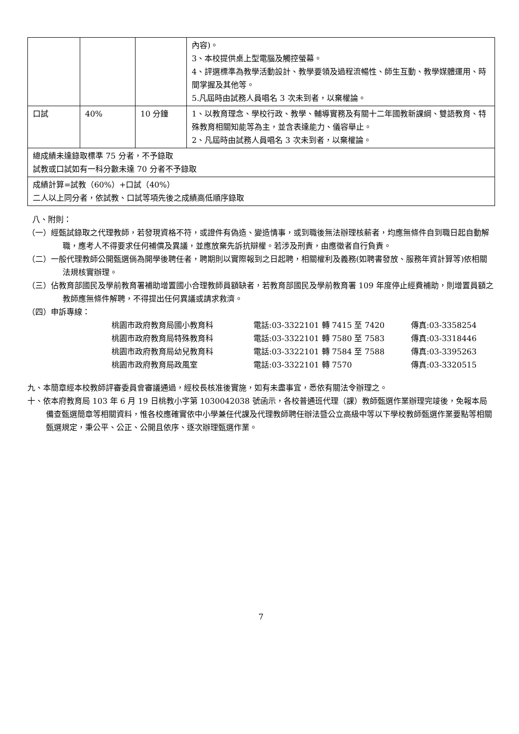| | | | 內容)。 3、本校提供桌上型電腦及觸控螢幕。 4、評選標準為教學活動設計、教學要領及過程流暢性、師生互動、教學媒體運用、時間掌握及其他等。 5.凡屆時由試務人員唱名 3 次未到者，以棄權論。 |
| 口試 | 40% | 10 分鐘 | 1、以教育理念、學校行政、教學、輔導實務及有關十二年國教新課綱、雙語教育、特殊教育相關知能等為主，並含表達能力、儀容舉止。 2、凡屆時由試務人員唱名 3 次未到者，以棄權論。 |
| 總成績未達錄取標準 75 分者，不予錄取 試教或口試如有一科分數未達 70 分者不予錄取 | | | |
| 成績計算=試教（60%）+口試（40%） 二人以上同分者，依試教、口試等項先後之成績高低順序錄取 | | | |
八、附則：
（一）經甄試錄取之代理教師，若發現資格不符，或證件有偽造、變造情事，或到職後無法辦理核薪者，均應無條件自到職日起自動解職，應考人不得要求任何補償及異議，並應放棄先訴抗辯權。若涉及刑責，由應徵者自行負責。
（二）一般代理教師公開甄選倘為開學後聘任者，聘期則以實際報到之日起聘，相關權利及義務(如聘書發放、服務年資計算等)依相關法規核實辦理。
（三）佔教育部國民及學前教育署補助增置國小合理教師員額缺者，若教育部國民及學前教育署 109 年度停止經費補助，則增置員額之教師應無條件解聘，不得提出任何異議或請求救濟。
（四）申訴專線：
桃園市政府教育局國小教育科 電話:03-3322101 轉 7415 至 7420 傳真:03-3358254 桃園市政府教育局特殊教育科 電話:03-3322101 轉 7580 至 7583 傳真:03-3318446 桃園市政府教育局幼兒教育科 電話:03-3322101 轉 7584 至 7588 傳真:03-3395263 桃園市政府教育局政風室 電話:03-3322101 轉 7570 傳真:03-3320515
九、本簡章經本校教師評審委員會審議通過，經校長核准後實施，如有未盡事宜，悉依有關法令辦理之。
十、依本府教育局 103 年 6 月 19 日桃教小字第 1030042038 號函示，各校普通班代理（課）教師甄選作業辦理完竣後，免報本局備查甄選簡章等相關資料，惟各校應確實依中小學兼任代課及代理教師聘任辦法暨公立高級中等以下學校教師甄選作業要點等相關甄選規定，秉公平、公正、公開且依序、逐次辦理甄選作業。
7